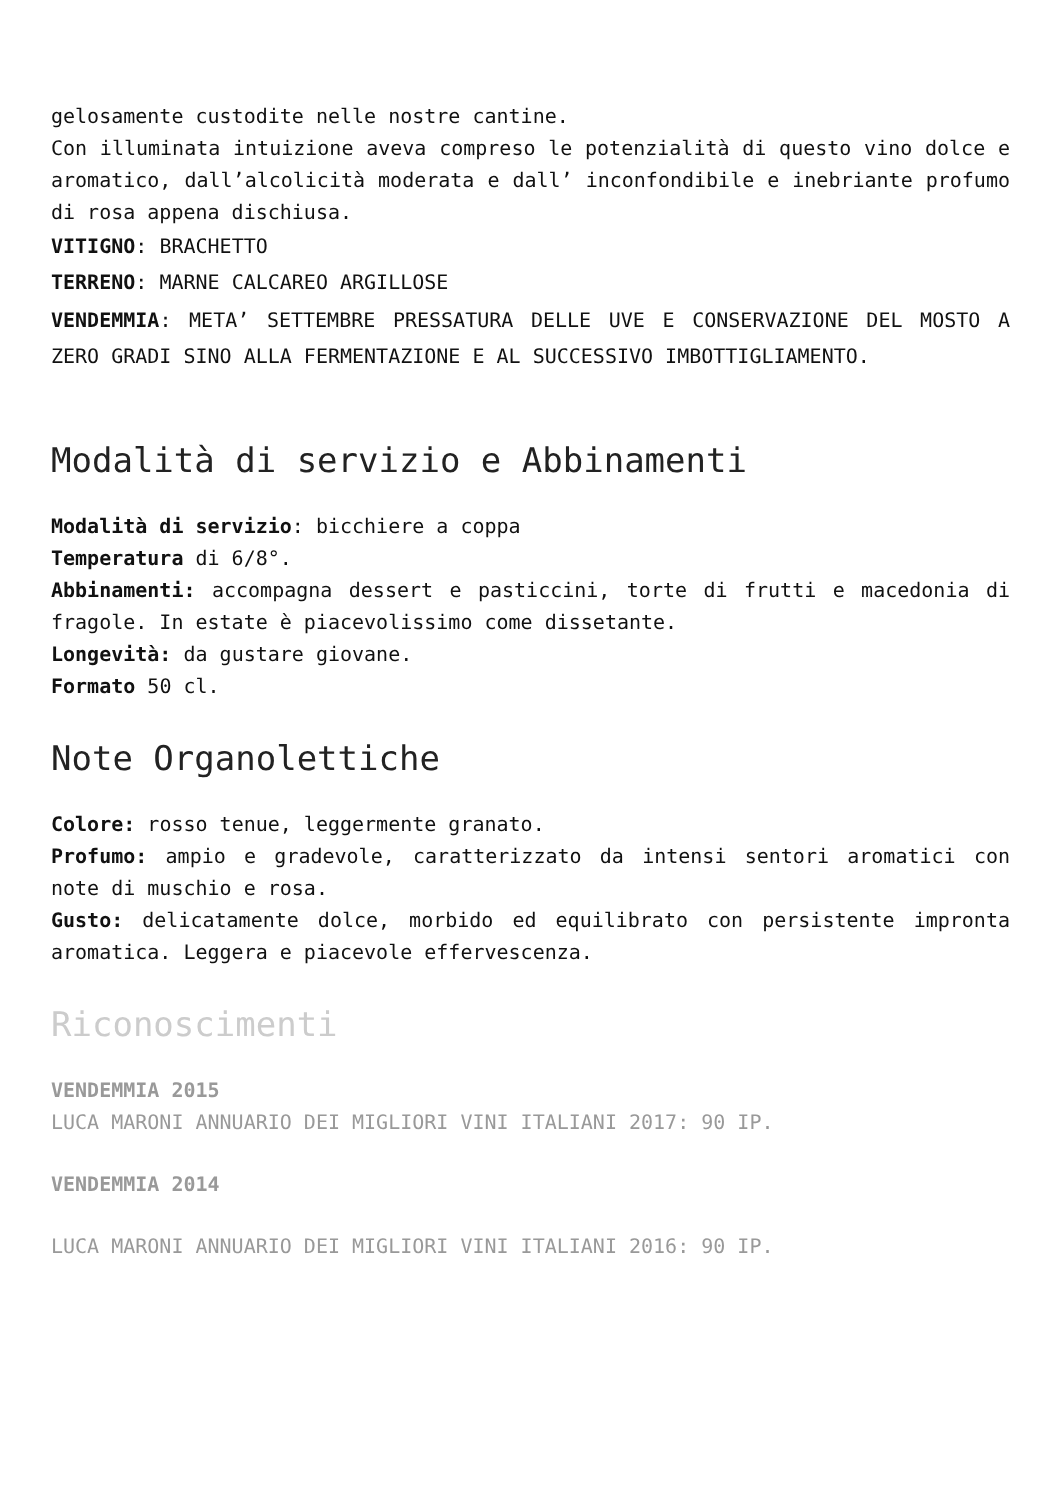gelosamente custodite nelle nostre cantine.
Con illuminata intuizione aveva compreso le potenzialità di questo vino dolce e aromatico, dall’alcolicità moderata e dall’ inconfondibile e inebriante profumo di rosa appena dischiusa.
VITIGNO: BRACHETTO
TERRENO: MARNE CALCAREO ARGILLOSE
VENDEMMIA: META’ SETTEMBRE PRESSATURA DELLE UVE E CONSERVAZIONE DEL MOSTO A ZERO GRADI SINO ALLA FERMENTAZIONE E AL SUCCESSIVO IMBOTTIGLIAMENTO.
Modalità di servizio e Abbinamenti
Modalità di servizio: bicchiere a coppa
Temperatura di 6/8°.
Abbinamenti: accompagna dessert e pasticcini, torte di frutti e macedonia di fragole. In estate è piacevolissimo come dissetante.
Longevità: da gustare giovane.
Formato 50 cl.
Note Organolettiche
Colore: rosso tenue, leggermente granato.
Profumo: ampio e gradevole, caratterizzato da intensi sentori aromatici con note di muschio e rosa.
Gusto: delicatamente dolce, morbido ed equilibrato con persistente impronta aromatica. Leggera e piacevole effervescenza.
Riconoscimenti
VENDEMMIA 2015
LUCA MARONI ANNUARIO DEI MIGLIORI VINI ITALIANI 2017: 90 IP.
VENDEMMIA 2014
LUCA MARONI ANNUARIO DEI MIGLIORI VINI ITALIANI 2016: 90 IP.